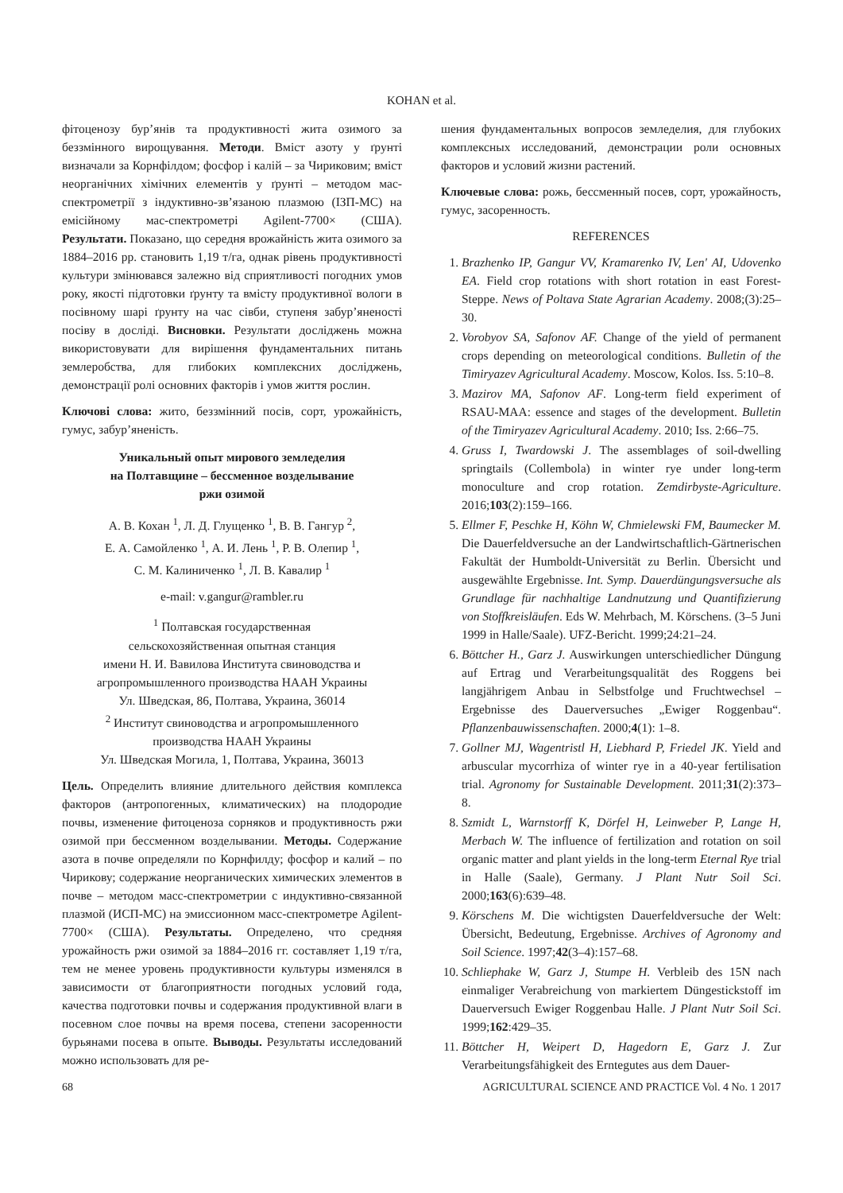KOHAN et al.
фітоценозу бур’янів та продуктивності жита озимого за беззмінного вирощування. Методи. Вміст азоту у ґрунті визначали за Корнфілдом; фосфор і калій – за Чириковим; вміст неорганічних хімічних елементів у ґрунті – методом мас-спектрометрії з індуктивно-зв’язаною плазмою (ІЗП-МС) на емісійному мас-спектрометрі Agilent-7700× (США). Результати. Показано, що середня врожайність жита озимого за 1884–2016 рр. становить 1,19 т/га, однак рівень продуктивності культури змінювався залежно від сприятливості погодних умов року, якості підготовки ґрунту та вмісту продуктивної вологи в посівному шарі ґрунту на час сівби, ступеня забур’яненості посіву в досліді. Висновки. Результати досліджень можна використовувати для вирішення фундаментальних питань землеробства, для глибоких комплексних досліджень, демонстрації ролі основних факторів і умов життя рослин.
Ключові слова: жито, беззмінний посів, сорт, урожайність, гумус, забур’яненість.
Уникальный опыт мирового земледелия
на Полтавщине – бессменное возделывание
ржи озимой
А. В. Кохан <sup>1</sup>, Л. Д. Глущенко <sup>1</sup>, В. В. Гангур <sup>2</sup>,
Е. А. Самойленко <sup>1</sup>, А. И. Лень <sup>1</sup>, Р. В. Олепир <sup>1</sup>,
С. М. Калиниченко <sup>1</sup>, Л. В. Кавалир <sup>1</sup>
e-mail: v.gangur@rambler.ru
<sup>1</sup> Полтавская государственная
сельскохозяйственная опытная станция
имени Н. И. Вавилова Института свиноводства и
агропромышленного производства НААН Украины
Ул. Шведская, 86, Полтава, Украина, 36014
<sup>2</sup> Институт свиноводства и агропромышленного
производства НААН Украины
Ул. Шведская Могила, 1, Полтава, Украина, 36013
Цель. Определить влияние длительного действия комплекса факторов (антропогенных, климатических) на плодородие почвы, изменение фитоценоза сорняков и продуктивность ржи озимой при бессменном возделывании. Методы. Содержание азота в почве определяли по Корнфилду; фосфор и калий – по Чирикову; содержание неорганических химических элементов в почве – методом масс-спектрометрии с индуктивно-связанной плазмой (ИСП-МС) на эмиссионном масс-спектрометре Agilent-7700× (США). Результаты. Определено, что средняя урожайность ржи озимой за 1884–2016 гг. составляет 1,19 т/га, тем не менее уровень продуктивности культуры изменялся в зависимости от благоприятности погодных условий года, качества подготовки почвы и содержания продуктивной влаги в посевном слое почвы на время посева, степени засоренности бурьянами посева в опыте. Выводы. Результаты исследований можно использовать для ре-
шения фундаментальных вопросов земледелия, для глубоких комплексных исследований, демонстрации роли основных факторов и условий жизни растений.
Ключевые слова: рожь, бессменный посев, сорт, урожайность, гумус, засоренность.
REFERENCES
1. Brazhenko IP, Gangur VV, Kramarenko IV, Len' AI, Udovenko EA. Field crop rotations with short rotation in east Forest-Steppe. News of Poltava State Agrarian Academy. 2008;(3):25–30.
2. Vorobyov SA, Safonov AF. Change of the yield of permanent crops depending on meteorological conditions. Bulletin of the Timiryazev Agricultural Academy. Moscow, Kolos. Iss. 5:10–8.
3. Mazirov MA, Safonov AF. Long-term field experiment of RSAU-MAA: essence and stages of the development. Bulletin of the Timiryazev Agricultural Academy. 2010; Iss. 2:66–75.
4. Gruss I, Twardowski J. The assemblages of soil-dwelling springtails (Collembola) in winter rye under long-term monoculture and crop rotation. Zemdirbyste-Agriculture. 2016;103(2):159–166.
5. Ellmer F, Peschke H, Köhn W, Chmielewski FM, Baumecker M. Die Dauerfeldversuche an der Landwirtschaftlich-Gärtnerischen Fakultät der Humboldt-Universität zu Berlin. Übersicht und ausgewählte Ergebnisse. Int. Symp. Dauerdüngungsversuche als Grundlage für nachhaltige Landnutzung und Quantifizierung von Stoffkreisläufen. Eds W. Mehrbach, M. Körschens. (3–5 Juni 1999 in Halle/Saale). UFZ-Bericht. 1999;24:21–24.
6. Böttcher H., Garz J. Auswirkungen unterschiedlicher Düngung auf Ertrag und Verarbeitungsqualität des Roggens bei langjährigem Anbau in Selbstfolge und Fruchtwechsel – Ergebnisse des Dauerversuches „Ewiger Roggenbau“. Pflanzenbauwissenschaften. 2000;4(1): 1–8.
7. Gollner MJ, Wagentristl H, Liebhard P, Friedel JK. Yield and arbuscular mycorrhiza of winter rye in a 40-year fertilisation trial. Agronomy for Sustainable Development. 2011;31(2):373–8.
8. Szmidt L, Warnstorff K, Dörfel H, Leinweber P, Lange H, Merbach W. The influence of fertilization and rotation on soil organic matter and plant yields in the long-term Eternal Rye trial in Halle (Saale), Germany. J Plant Nutr Soil Sci. 2000;163(6):639–48.
9. Körschens M. Die wichtigsten Dauerfeldversuche der Welt: Übersicht, Bedeutung, Ergebnisse. Archives of Agronomy and Soil Science. 1997;42(3–4):157–68.
10. Schliephake W, Garz J, Stumpe H. Verbleib des 15N nach einmaliger Verabreichung von markiertem Düngestickstoff im Dauerversuch Ewiger Roggenbau Halle. J Plant Nutr Soil Sci. 1999;162:429–35.
11. Böttcher H, Weipert D, Hagedorn E, Garz J. Zur Verarbeitungsfähigkeit des Erntegutes aus dem Dauer-
68 AGRICULTURAL SCIENCE AND PRACTICE Vol. 4 No. 1 2017